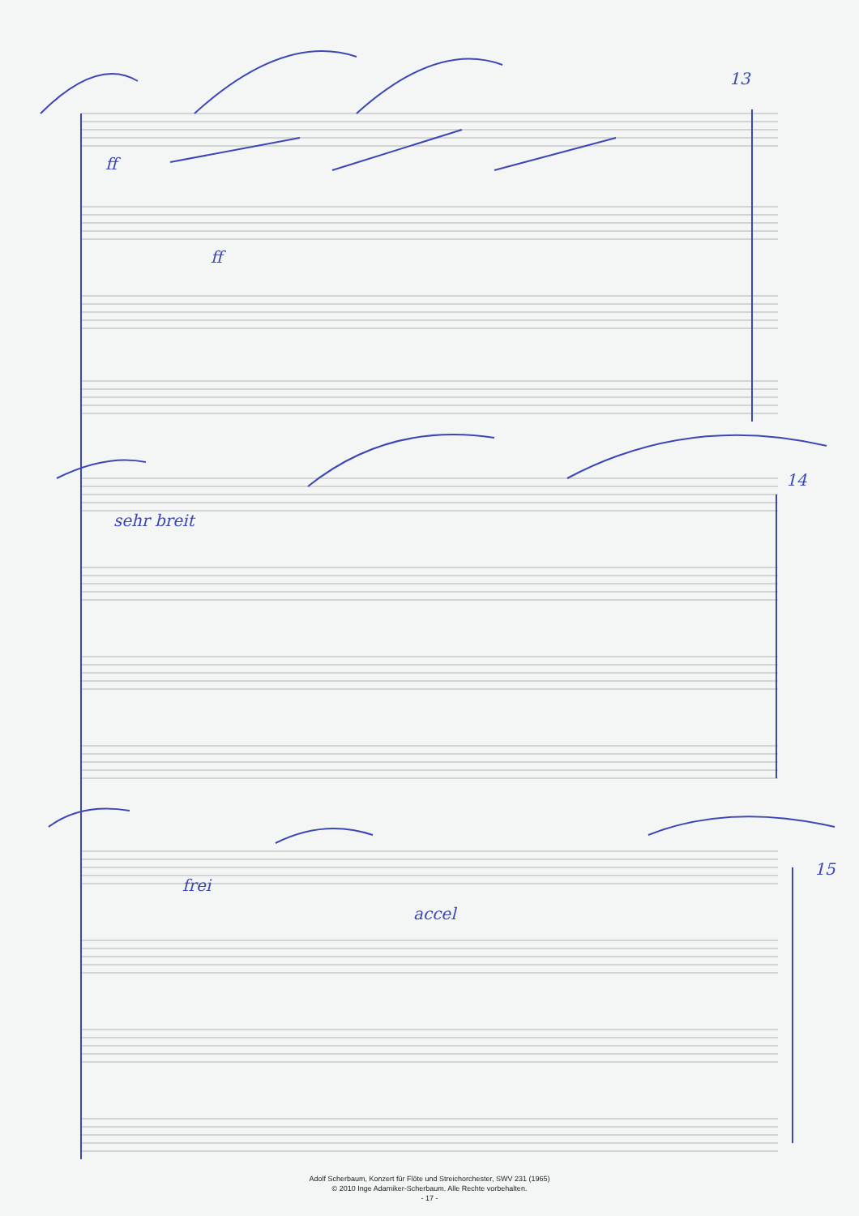13
ff
ff
sehr breit
14
frei
accel
15
Adolf Scherbaum, Konzert für Flöte und Streichorchester, SWV 231 (1965)
© 2010 Inge Adamiker-Scherbaum. Alle Rechte vorbehalten.
- 17 -